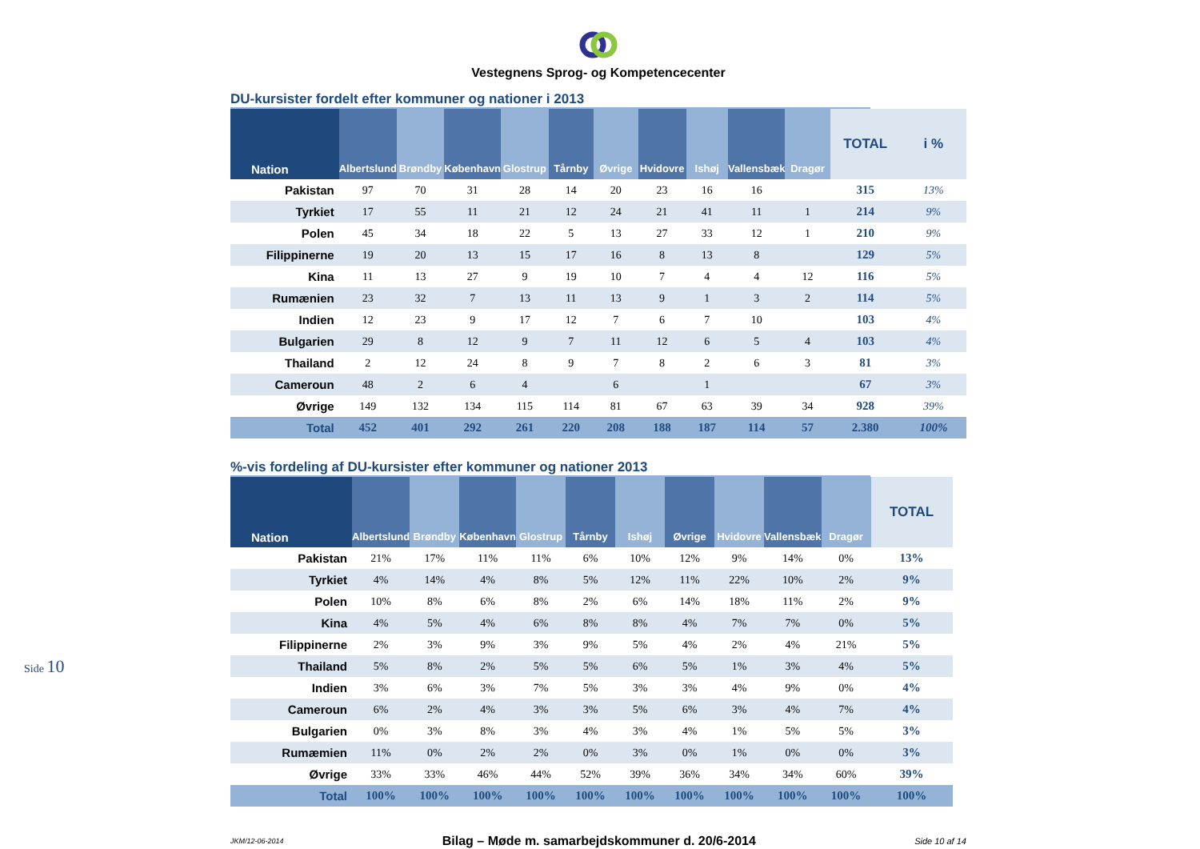Side 10
Vestegnens Sprog- og Kompetencecenter
DU-kursister fordelt efter kommuner og nationer i 2013
| Nation | Albertslund | Brøndby | København | Glostrup | Tårnby | Øvrige | Hvidovre | Ishøj | Vallensbæk | Dragør | TOTAL | i % |
| --- | --- | --- | --- | --- | --- | --- | --- | --- | --- | --- | --- | --- |
| Pakistan | 97 | 70 | 31 | 28 | 14 | 20 | 23 | 16 | 16 | | 315 | 13% |
| Tyrkiet | 17 | 55 | 11 | 21 | 12 | 24 | 21 | 41 | 11 | 1 | 214 | 9% |
| Polen | 45 | 34 | 18 | 22 | 5 | 13 | 27 | 33 | 12 | 1 | 210 | 9% |
| Filippinerne | 19 | 20 | 13 | 15 | 17 | 16 | 8 | 13 | 8 | | 129 | 5% |
| Kina | 11 | 13 | 27 | 9 | 19 | 10 | 7 | 4 | 4 | 12 | 116 | 5% |
| Rumænien | 23 | 32 | 7 | 13 | 11 | 13 | 9 | 1 | 3 | 2 | 114 | 5% |
| Indien | 12 | 23 | 9 | 17 | 12 | 7 | 6 | 7 | 10 | | 103 | 4% |
| Bulgarien | 29 | 8 | 12 | 9 | 7 | 11 | 12 | 6 | 5 | 4 | 103 | 4% |
| Thailand | 2 | 12 | 24 | 8 | 9 | 7 | 8 | 2 | 6 | 3 | 81 | 3% |
| Cameroun | 48 | 2 | 6 | 4 | | 6 | | 1 | | | 67 | 3% |
| Øvrige | 149 | 132 | 134 | 115 | 114 | 81 | 67 | 63 | 39 | 34 | 928 | 39% |
| Total | 452 | 401 | 292 | 261 | 220 | 208 | 188 | 187 | 114 | 57 | 2.380 | 100% |
%-vis fordeling af DU-kursister efter kommuner og nationer 2013
| Nation | Albertslund | Brøndby | København | Glostrup | Tårnby | Ishøj | Øvrige | Hvidovre | Vallensbæk | Dragør | TOTAL |
| --- | --- | --- | --- | --- | --- | --- | --- | --- | --- | --- | --- |
| Pakistan | 21% | 17% | 11% | 11% | 6% | 10% | 12% | 9% | 14% | 0% | 13% |
| Tyrkiet | 4% | 14% | 4% | 8% | 5% | 12% | 11% | 22% | 10% | 2% | 9% |
| Polen | 10% | 8% | 6% | 8% | 2% | 6% | 14% | 18% | 11% | 2% | 9% |
| Kina | 4% | 5% | 4% | 6% | 8% | 8% | 4% | 7% | 7% | 0% | 5% |
| Filippinerne | 2% | 3% | 9% | 3% | 9% | 5% | 4% | 2% | 4% | 21% | 5% |
| Thailand | 5% | 8% | 2% | 5% | 5% | 6% | 5% | 1% | 3% | 4% | 5% |
| Indien | 3% | 6% | 3% | 7% | 5% | 3% | 3% | 4% | 9% | 0% | 4% |
| Cameroun | 6% | 2% | 4% | 3% | 3% | 5% | 6% | 3% | 4% | 7% | 4% |
| Bulgarien | 0% | 3% | 8% | 3% | 4% | 3% | 4% | 1% | 5% | 5% | 3% |
| Rumæmien | 11% | 0% | 2% | 2% | 0% | 3% | 0% | 1% | 0% | 0% | 3% |
| Øvrige | 33% | 33% | 46% | 44% | 52% | 39% | 36% | 34% | 34% | 60% | 39% |
| Total | 100% | 100% | 100% | 100% | 100% | 100% | 100% | 100% | 100% | 100% | 100% |
JKM/12-06-2014 Bilag – Møde m. samarbejdskommuner d. 20/6-2014 Side 10 af 14